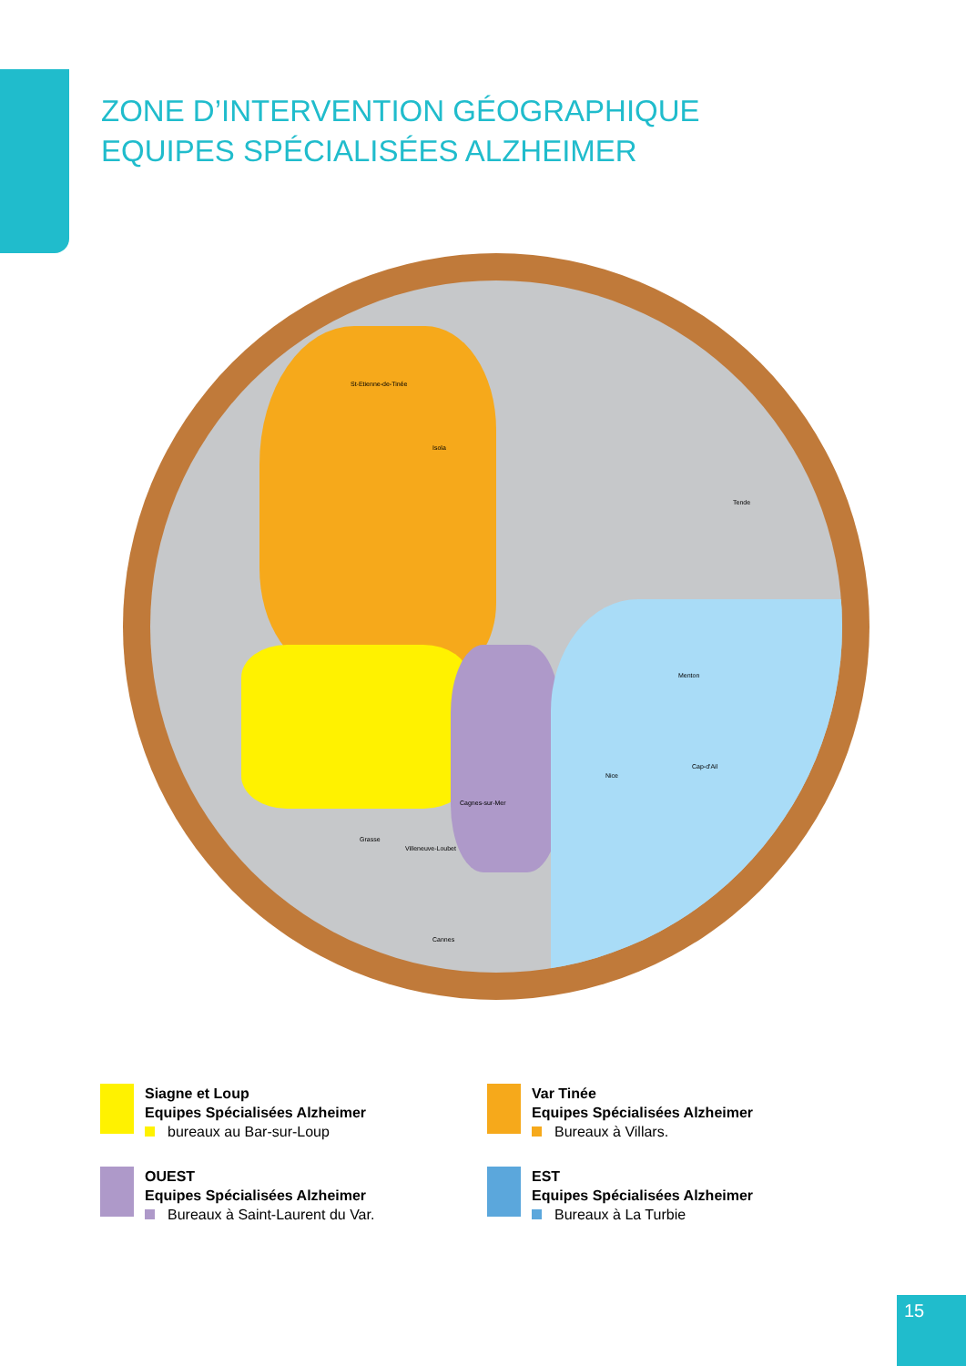ZONE D’INTERVENTION GÉOGRAPHIQUE
EQUIPES SPÉCIALISÉES ALZHEIMER
St-Etienne-de-Tinée
Isola
Villeneuve-Loubet
Cagnes-sur-Mer
Nice
Cap-d'Ail
Menton
Tende
Cannes
Grasse
Siagne et Loup
Equipes Spécialisées Alzheimer
bureaux au Bar-sur-Loup
Var Tinée
Equipes Spécialisées Alzheimer
Bureaux à Villars.
OUEST
Equipes Spécialisées Alzheimer
Bureaux à Saint-Laurent du Var.
EST
Equipes Spécialisées Alzheimer
Bureaux à La Turbie
15